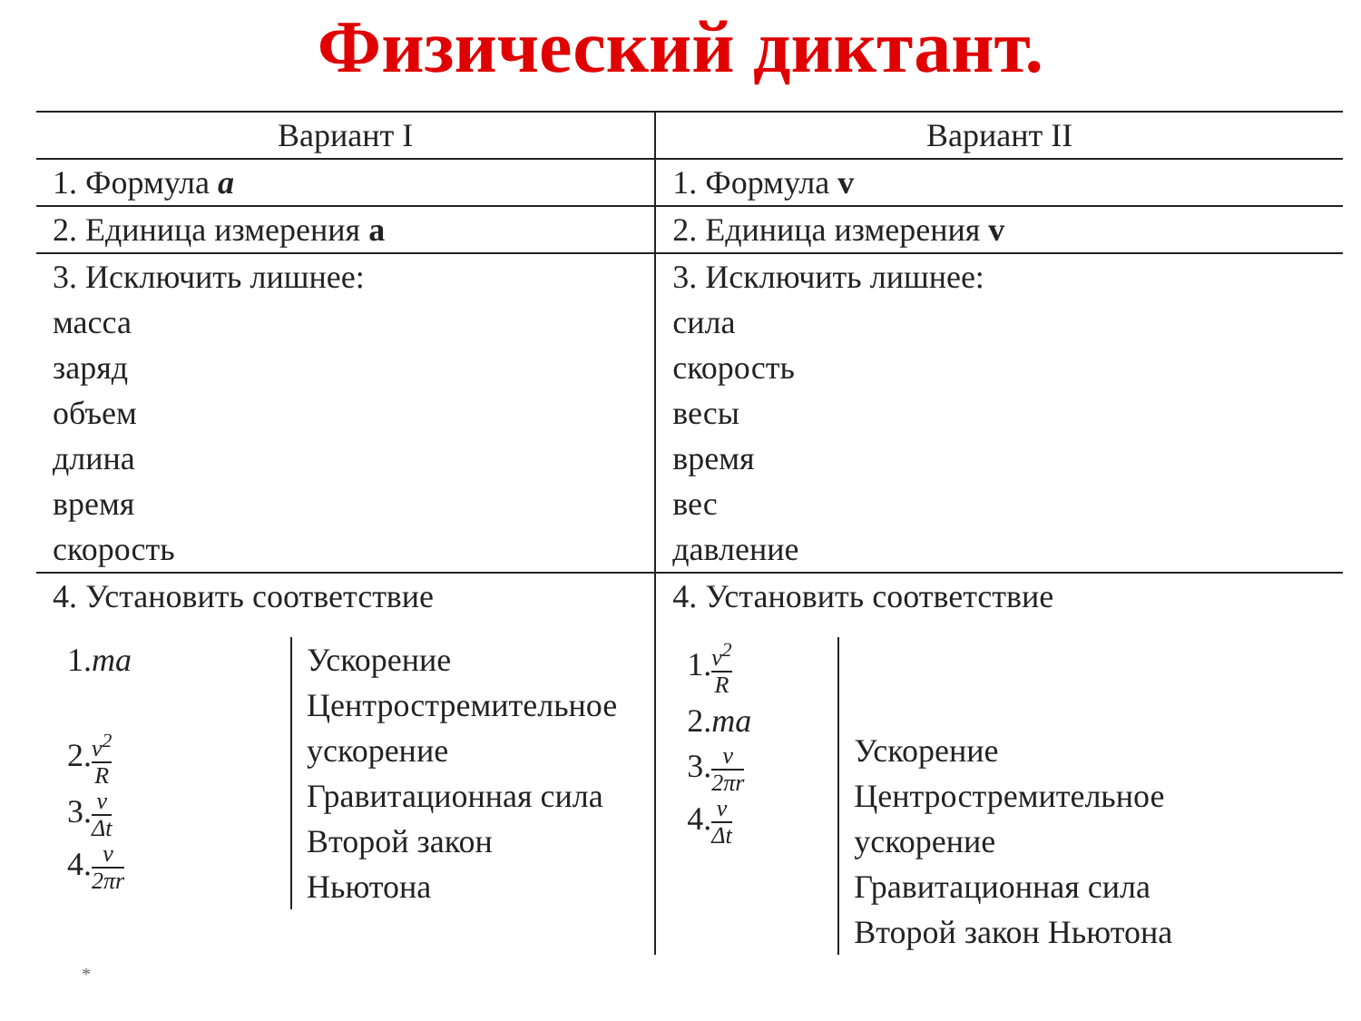Физический диктант.
| Вариант I | Вариант II |
| --- | --- |
| 1. Формула a | 1. Формула v |
| 2. Единица измерения a | 2. Единица измерения v |
| 3. Исключить лишнее: масса заряд объем длина время скорость | 3. Исключить лишнее: сила скорость весы время вес давление |
| 4. Установить соответствие / 1. ma 2. v<sup>2</sup> R 3. v Δt 4. v 2πr / Ускорение Центростремительное ускорение Гравитационная сила Второй закон Ньютона / | 4. Установить соответствие / 1. v<sup>2</sup> R 2. ma 3. v 2πr 4. v Δt / Ускорение Центростремительное ускорение Гравитационная сила Второй закон Ньютона / |
*